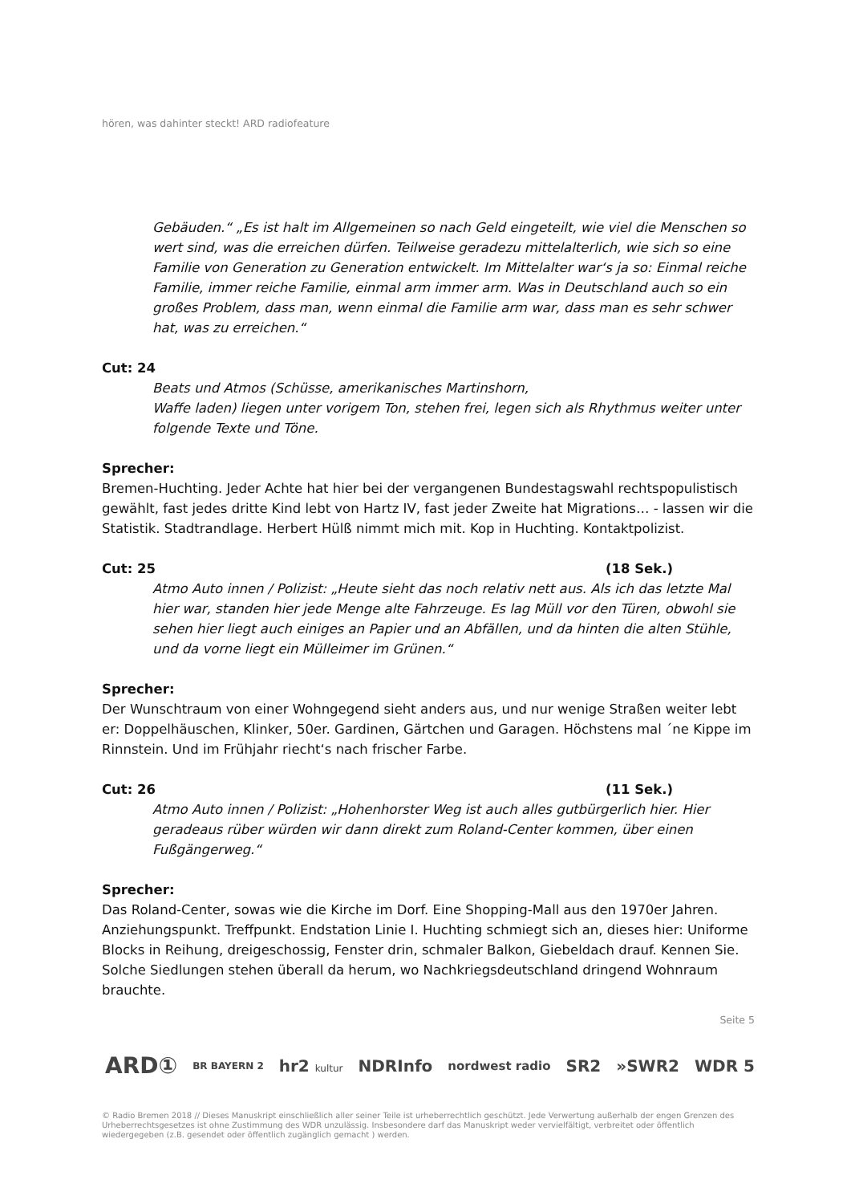hören, was dahinter steckt! ARD radiofeature
Gebäuden.“ „Es ist halt im Allgemeinen so nach Geld eingeteilt, wie viel die Menschen so wert sind, was die erreichen dürfen. Teilweise geradezu mittelalterlich, wie sich so eine Familie von Generation zu Generation entwickelt. Im Mittelalter war‘s ja so: Einmal reiche Familie, immer reiche Familie, einmal arm immer arm. Was in Deutschland auch so ein großes Problem, dass man, wenn einmal die Familie arm war, dass man es sehr schwer hat, was zu erreichen.“
Cut: 24
Beats und Atmos (Schüsse, amerikanisches Martinshorn,
Waffe laden) liegen unter vorigem Ton, stehen frei, legen sich als Rhythmus weiter unter folgende Texte und Töne.
Sprecher:
Bremen-Huchting. Jeder Achte hat hier bei der vergangenen Bundestagswahl rechtspopulistisch gewählt, fast jedes dritte Kind lebt von Hartz IV, fast jeder Zweite hat Migrations… - lassen wir die Statistik. Stadtrandlage. Herbert Hülß nimmt mich mit. Kop in Huchting. Kontaktpolizist.
Cut: 25 (18 Sek.)
Atmo Auto innen / Polizist: „Heute sieht das noch relativ nett aus. Als ich das letzte Mal hier war, standen hier jede Menge alte Fahrzeuge. Es lag Müll vor den Türen, obwohl sie sehen hier liegt auch einiges an Papier und an Abfällen, und da hinten die alten Stühle, und da vorne liegt ein Mülleimer im Grünen.“
Sprecher:
Der Wunschtraum von einer Wohngegend sieht anders aus, und nur wenige Straßen weiter lebt er: Doppelhäuschen, Klinker, 50er. Gardinen, Gärtchen und Garagen. Höchstens mal ´ne Kippe im Rinnstein. Und im Frühjahr riecht‘s nach frischer Farbe.
Cut: 26 (11 Sek.)
Atmo Auto innen / Polizist: „Hohenhorster Weg ist auch alles gutbürgerlich hier. Hier geradeaus rüber würden wir dann direkt zum Roland-Center kommen, über einen Fußgängerweg.“
Sprecher:
Das Roland-Center, sowas wie die Kirche im Dorf. Eine Shopping-Mall aus den 1970er Jahren. Anziehungspunkt. Treffpunkt. Endstation Linie I. Huchting schmiegt sich an, dieses hier: Uniforme Blocks in Reihung, dreigeschossig, Fenster drin, schmaler Balkon, Giebeldach drauf. Kennen Sie. Solche Siedlungen stehen überall da herum, wo Nachkriegsdeutschland dringend Wohnraum brauchte.
Seite 5
ARD① BR BAYERN 2 hr2 kultur NDRInfo nordwest radio SR2 »SWR2 WDR 5
© Radio Bremen 2018 // Dieses Manuskript einschließlich aller seiner Teile ist urheberrechtlich geschützt. Jede Verwertung außerhalb der engen Grenzen des Urheberrechtsgesetzes ist ohne Zustimmung des WDR unzulässig. Insbesondere darf das Manuskript weder vervielfältigt, verbreitet oder öffentlich wiedergegeben (z.B. gesendet oder öffentlich zugänglich gemacht ) werden.